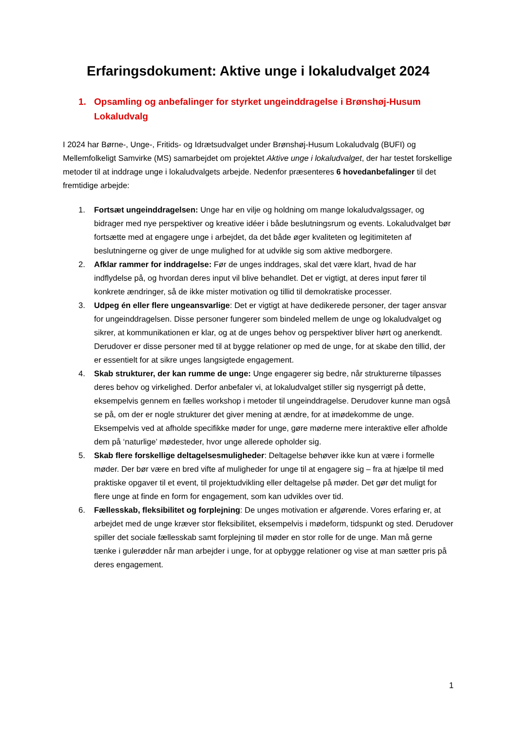Erfaringsdokument: Aktive unge i lokaludvalget 2024
1. Opsamling og anbefalinger for styrket ungeinddragelse i Brønshøj-Husum Lokaludvalg
I 2024 har Børne-, Unge-, Fritids- og Idrætsudvalget under Brønshøj-Husum Lokaludvalg (BUFI) og Mellemfolkeligt Samvirke (MS) samarbejdet om projektet Aktive unge i lokaludvalget, der har testet forskellige metoder til at inddrage unge i lokaludvalgets arbejde. Nedenfor præsenteres 6 hovedanbefalinger til det fremtidige arbejde:
1. Fortsæt ungeinddragelsen: Unge har en vilje og holdning om mange lokaludvalgssager, og bidrager med nye perspektiver og kreative idéer i både beslutningsrum og events. Lokaludvalget bør fortsætte med at engagere unge i arbejdet, da det både øger kvaliteten og legitimiteten af beslutningerne og giver de unge mulighed for at udvikle sig som aktive medborgere.
2. Afklar rammer for inddragelse: Før de unges inddrages, skal det være klart, hvad de har indflydelse på, og hvordan deres input vil blive behandlet. Det er vigtigt, at deres input fører til konkrete ændringer, så de ikke mister motivation og tillid til demokratiske processer.
3. Udpeg én eller flere ungeansvarlige: Det er vigtigt at have dedikerede personer, der tager ansvar for ungeinddragelsen. Disse personer fungerer som bindeled mellem de unge og lokaludvalget og sikrer, at kommunikationen er klar, og at de unges behov og perspektiver bliver hørt og anerkendt. Derudover er disse personer med til at bygge relationer op med de unge, for at skabe den tillid, der er essentielt for at sikre unges langsigtede engagement.
4. Skab strukturer, der kan rumme de unge: Unge engagerer sig bedre, når strukturerne tilpasses deres behov og virkelighed. Derfor anbefaler vi, at lokaludvalget stiller sig nysgerrigt på dette, eksempelvis gennem en fælles workshop i metoder til ungeinddragelse. Derudover kunne man også se på, om der er nogle strukturer det giver mening at ændre, for at imødekomme de unge. Eksempelvis ved at afholde specifikke møder for unge, gøre møderne mere interaktive eller afholde dem på ‘naturlige’ mødesteder, hvor unge allerede opholder sig.
5. Skab flere forskellige deltagelsesmuligheder: Deltagelse behøver ikke kun at være i formelle møder. Der bør være en bred vifte af muligheder for unge til at engagere sig – fra at hjælpe til med praktiske opgaver til et event, til projektudvikling eller deltagelse på møder. Det gør det muligt for flere unge at finde en form for engagement, som kan udvikles over tid.
6. Fællesskab, fleksibilitet og forplejning: De unges motivation er afgørende. Vores erfaring er, at arbejdet med de unge kræver stor fleksibilitet, eksempelvis i mødeform, tidspunkt og sted. Derudover spiller det sociale fællesskab samt forplejning til møder en stor rolle for de unge. Man må gerne tænke i gulerødder når man arbejder i unge, for at opbygge relationer og vise at man sætter pris på deres engagement.
1